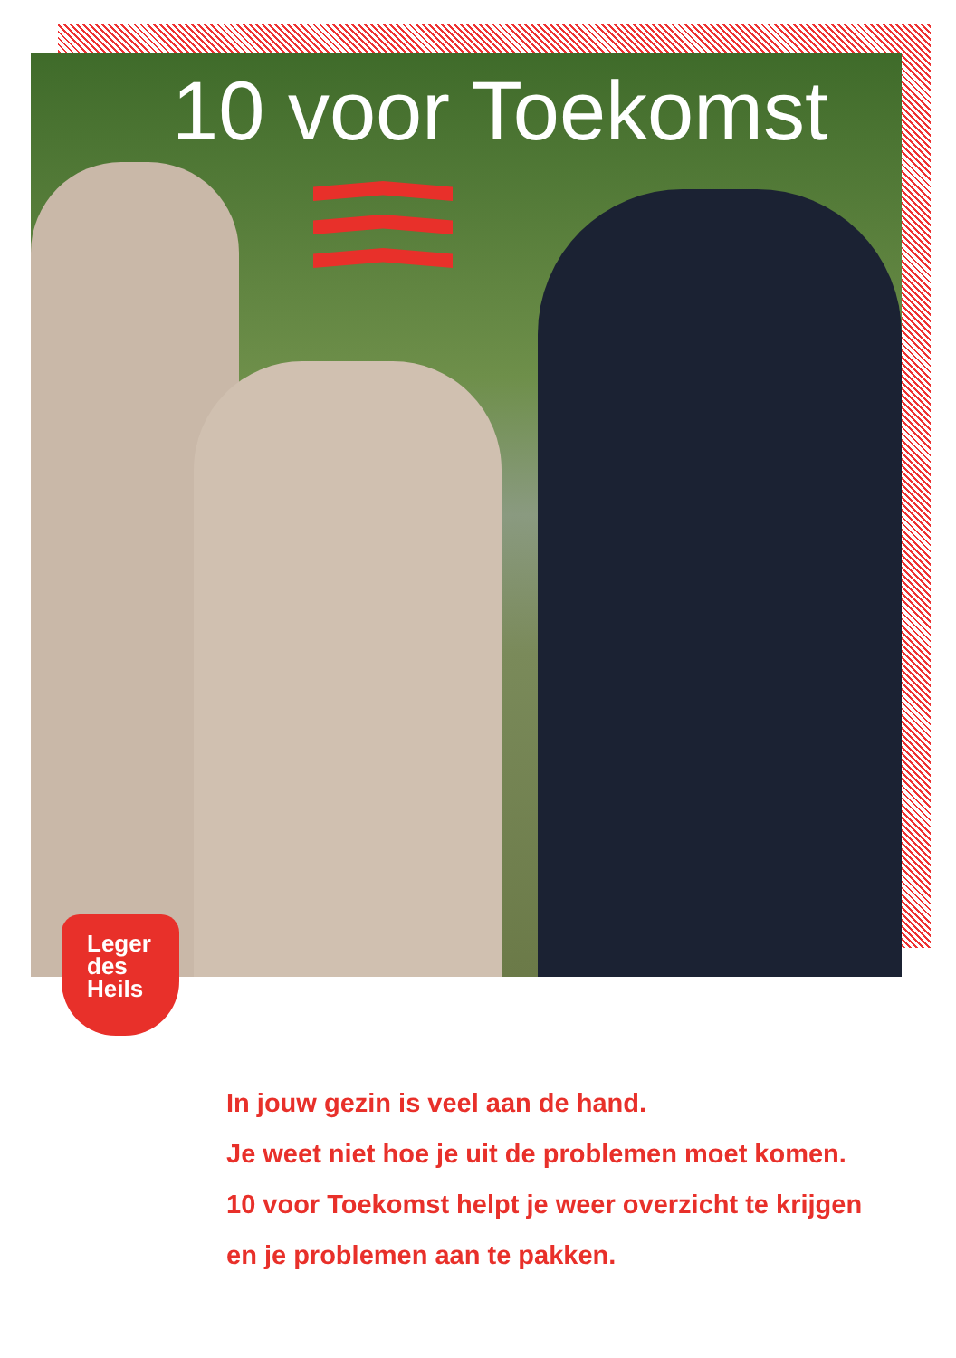10 voor Toekomst
Leger
des
Heils
In jouw gezin is veel aan de hand.
Je weet niet hoe je uit de problemen moet komen.
10 voor Toekomst helpt je weer overzicht te krijgen
en je problemen aan te pakken.